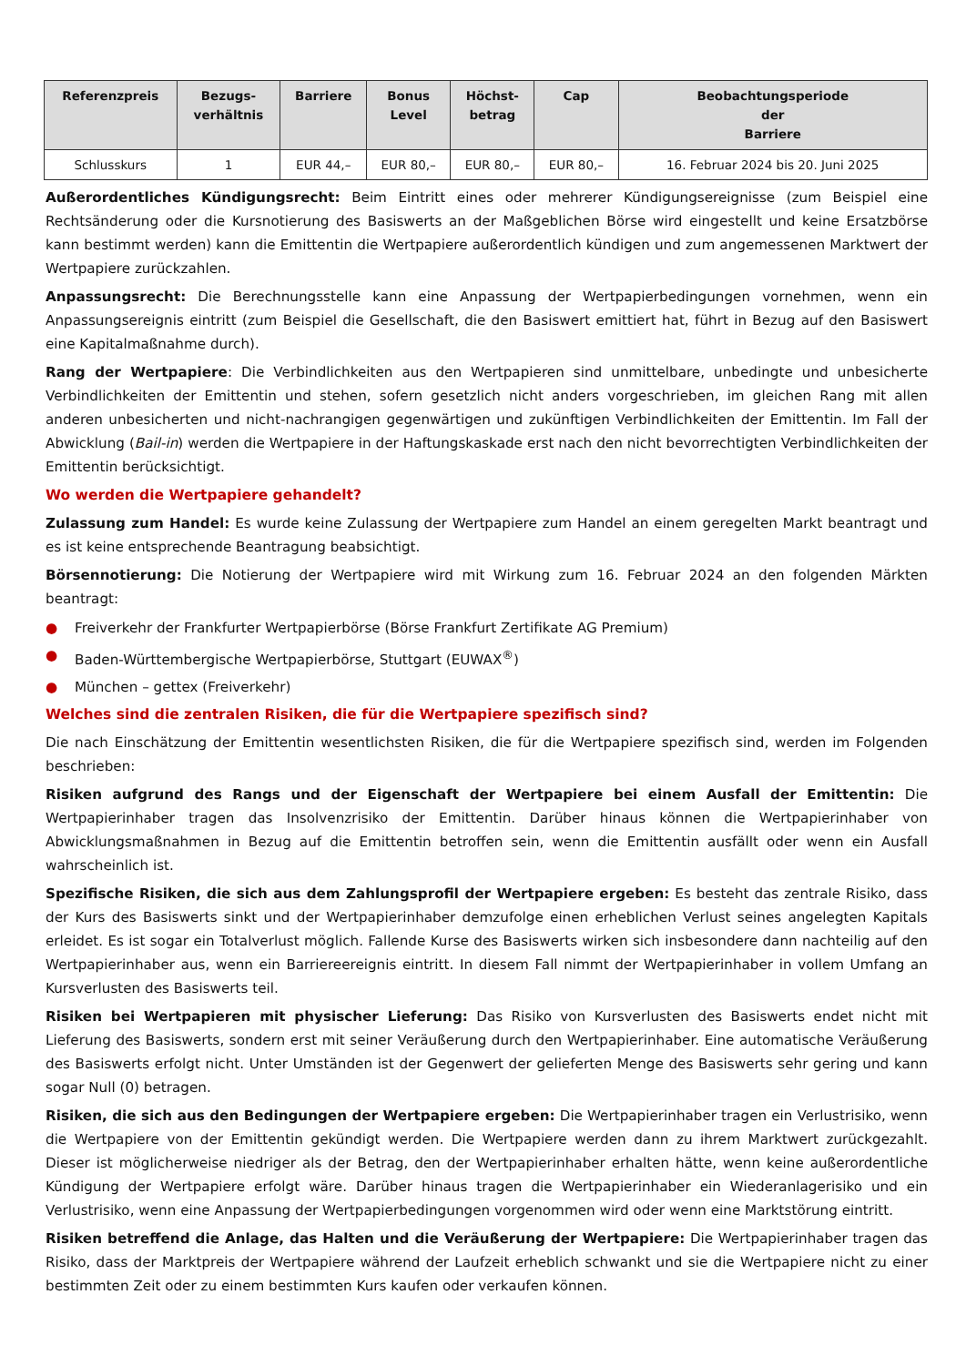| Referenzpreis | Bezugs- verhältnis | Barriere | Bonus Level | Höchst- betrag | Cap | Beobachtungsperiode der Barriere |
| --- | --- | --- | --- | --- | --- | --- |
| Schlusskurs | 1 | EUR 44,– | EUR 80,– | EUR 80,– | EUR 80,– | 16. Februar 2024 bis 20. Juni 2025 |
Außerordentliches Kündigungsrecht: Beim Eintritt eines oder mehrerer Kündigungsereignisse (zum Beispiel eine Rechtsänderung oder die Kursnotierung des Basiswerts an der Maßgeblichen Börse wird eingestellt und keine Ersatzbörse kann bestimmt werden) kann die Emittentin die Wertpapiere außerordentlich kündigen und zum angemessenen Marktwert der Wertpapiere zurückzahlen.
Anpassungsrecht: Die Berechnungsstelle kann eine Anpassung der Wertpapierbedingungen vornehmen, wenn ein Anpassungsereignis eintritt (zum Beispiel die Gesellschaft, die den Basiswert emittiert hat, führt in Bezug auf den Basiswert eine Kapitalmaßnahme durch).
Rang der Wertpapiere: Die Verbindlichkeiten aus den Wertpapieren sind unmittelbare, unbedingte und unbesicherte Verbindlichkeiten der Emittentin und stehen, sofern gesetzlich nicht anders vorgeschrieben, im gleichen Rang mit allen anderen unbesicherten und nicht-nachrangigen gegenwärtigen und zukünftigen Verbindlichkeiten der Emittentin. Im Fall der Abwicklung (Bail-in) werden die Wertpapiere in der Haftungskaskade erst nach den nicht bevorrechtigten Verbindlichkeiten der Emittentin berücksichtigt.
Wo werden die Wertpapiere gehandelt?
Zulassung zum Handel: Es wurde keine Zulassung der Wertpapiere zum Handel an einem geregelten Markt beantragt und es ist keine entsprechende Beantragung beabsichtigt.
Börsennotierung: Die Notierung der Wertpapiere wird mit Wirkung zum 16. Februar 2024 an den folgenden Märkten beantragt:
● Freiverkehr der Frankfurter Wertpapierbörse (Börse Frankfurt Zertifikate AG Premium)
● Baden-Württembergische Wertpapierbörse, Stuttgart (EUWAX<sup>®</sup>)
● München – gettex (Freiverkehr)
Welches sind die zentralen Risiken, die für die Wertpapiere spezifisch sind?
Die nach Einschätzung der Emittentin wesentlichsten Risiken, die für die Wertpapiere spezifisch sind, werden im Folgenden beschrieben:
Risiken aufgrund des Rangs und der Eigenschaft der Wertpapiere bei einem Ausfall der Emittentin: Die Wertpapierinhaber tragen das Insolvenzrisiko der Emittentin. Darüber hinaus können die Wertpapierinhaber von Abwicklungsmaßnahmen in Bezug auf die Emittentin betroffen sein, wenn die Emittentin ausfällt oder wenn ein Ausfall wahrscheinlich ist.
Spezifische Risiken, die sich aus dem Zahlungsprofil der Wertpapiere ergeben: Es besteht das zentrale Risiko, dass der Kurs des Basiswerts sinkt und der Wertpapierinhaber demzufolge einen erheblichen Verlust seines angelegten Kapitals erleidet. Es ist sogar ein Totalverlust möglich. Fallende Kurse des Basiswerts wirken sich insbesondere dann nachteilig auf den Wertpapierinhaber aus, wenn ein Barriereereignis eintritt. In diesem Fall nimmt der Wertpapierinhaber in vollem Umfang an Kursverlusten des Basiswerts teil.
Risiken bei Wertpapieren mit physischer Lieferung: Das Risiko von Kursverlusten des Basiswerts endet nicht mit Lieferung des Basiswerts, sondern erst mit seiner Veräußerung durch den Wertpapierinhaber. Eine automatische Veräußerung des Basiswerts erfolgt nicht. Unter Umständen ist der Gegenwert der gelieferten Menge des Basiswerts sehr gering und kann sogar Null (0) betragen.
Risiken, die sich aus den Bedingungen der Wertpapiere ergeben: Die Wertpapierinhaber tragen ein Verlustrisiko, wenn die Wertpapiere von der Emittentin gekündigt werden. Die Wertpapiere werden dann zu ihrem Marktwert zurückgezahlt. Dieser ist möglicherweise niedriger als der Betrag, den der Wertpapierinhaber erhalten hätte, wenn keine außerordentliche Kündigung der Wertpapiere erfolgt wäre. Darüber hinaus tragen die Wertpapierinhaber ein Wiederanlagerisiko und ein Verlustrisiko, wenn eine Anpassung der Wertpapierbedingungen vorgenommen wird oder wenn eine Marktstörung eintritt.
Risiken betreffend die Anlage, das Halten und die Veräußerung der Wertpapiere: Die Wertpapierinhaber tragen das Risiko, dass der Marktpreis der Wertpapiere während der Laufzeit erheblich schwankt und sie die Wertpapiere nicht zu einer bestimmten Zeit oder zu einem bestimmten Kurs kaufen oder verkaufen können.